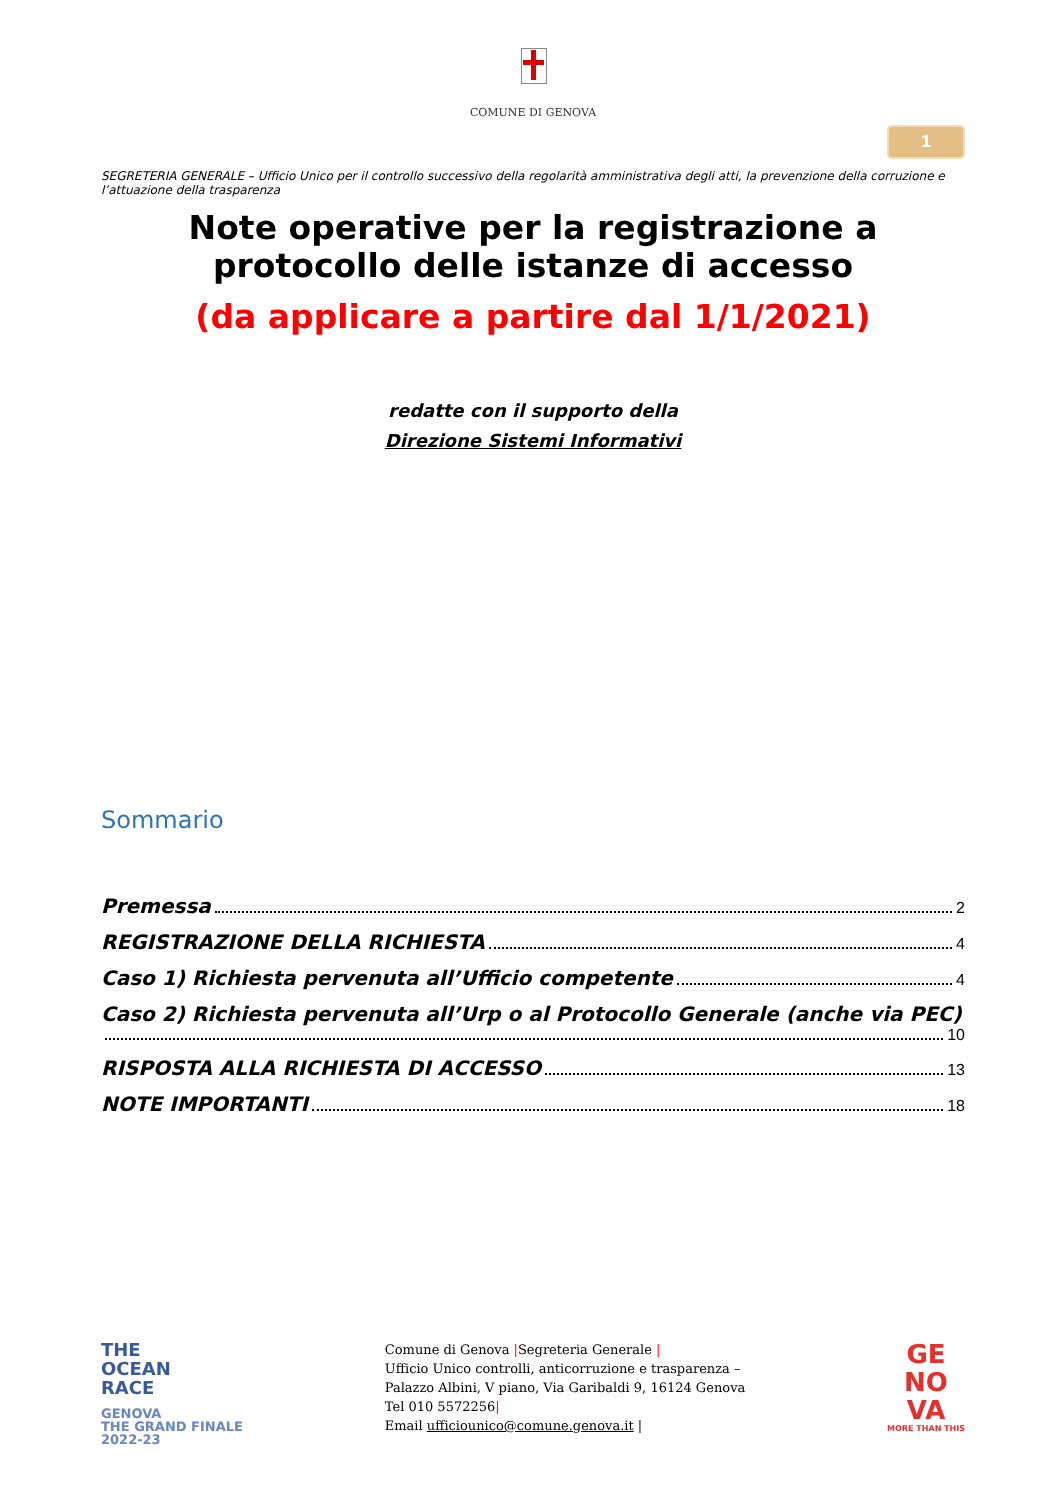COMUNE DI GENOVA
1
SEGRETERIA GENERALE – Ufficio Unico per il controllo successivo della regolarità amministrativa degli atti, la prevenzione della corruzione e l’attuazione della trasparenza
Note operative per la registrazione a protocollo delle istanze di accesso
(da applicare a partire dal 1/1/2021)
redatte con il supporto della
Direzione Sistemi Informativi
Sommario
Premessa 2
REGISTRAZIONE DELLA RICHIESTA 4
Caso 1) Richiesta pervenuta all’Ufficio competente 4
Caso 2) Richiesta pervenuta all’Urp o al Protocollo Generale (anche via PEC)
10
RISPOSTA ALLA RICHIESTA DI ACCESSO 13
NOTE IMPORTANTI 18
THE
OCEAN
RACE
GENOVA
THE GRAND FINALE
2022-23
Comune di Genova |Segreteria Generale |
Ufficio Unico controlli, anticorruzione e trasparenza –
Palazzo Albini, V piano, Via Garibaldi 9, 16124 Genova
Tel 010 5572256|
Email ufficiounico@comune.genova.it |
GE
NO
VA
MORE THAN THIS